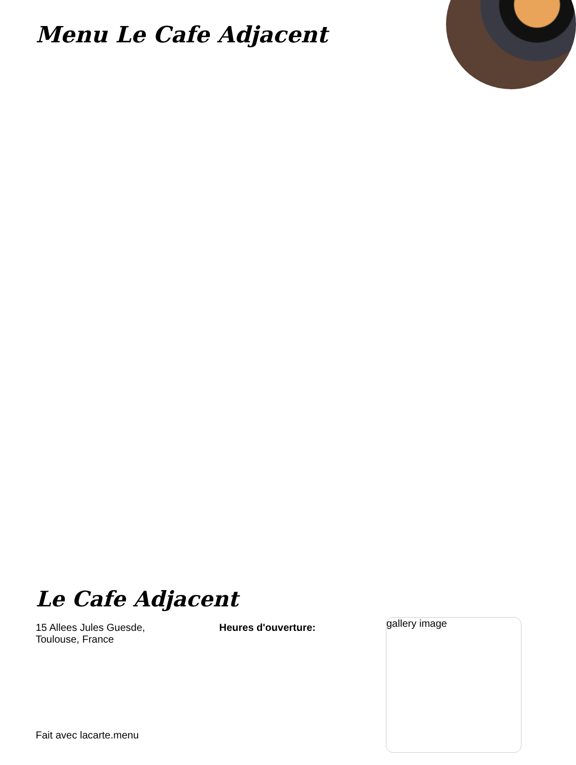Menu Le Cafe Adjacent
Le Cafe Adjacent
15 Allees Jules Guesde,
Toulouse, France
Heures d'ouverture:
gallery image
Fait avec lacarte.menu